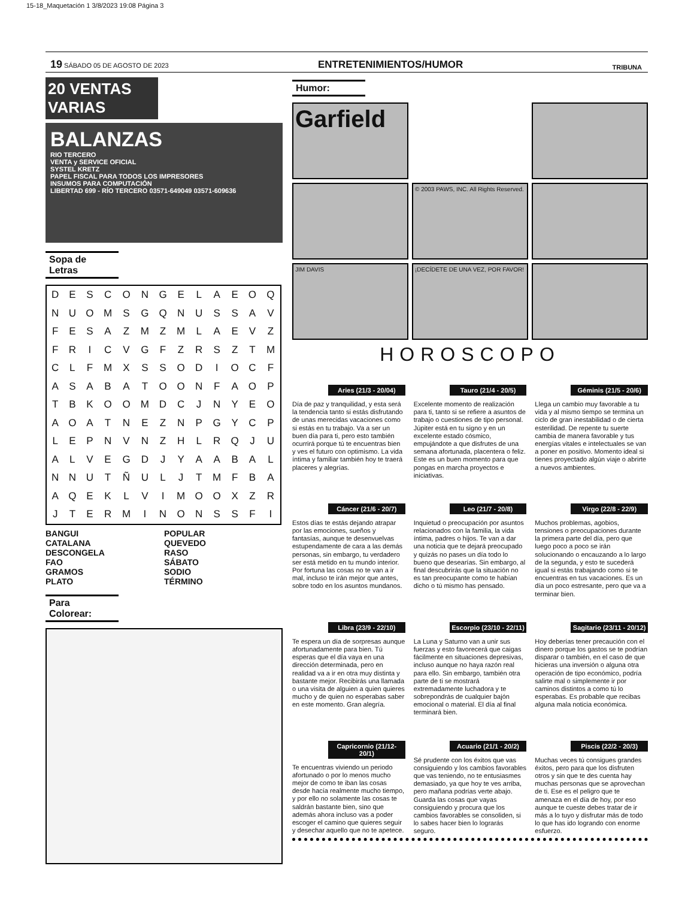15-18_Maquetación 1 3/8/2023 19:08 Página 3
19 SÁBADO 05 DE AGOSTO DE 2023 ENTRETENIMIENTOS/HUMOR TRIBUNA
20 VENTAS VARIAS
BALANZAS
RIO TERCERO
VENTA y SERVICE OFICIAL
SYSTEL KRETZ
PAPEL FISCAL PARA TODOS LOS IMPRESORES
INSUMOS PARA COMPUTACIÓN
LIBERTAD 699 - RÍO TERCERO 03571-649049 03571-609636
Sopa de Letras
| D | E | S | C | O | N | G | E | L | A | E | O | Q |
| N | U | O | M | S | G | Q | N | U | S | S | A | V |
| F | E | S | A | Z | M | Z | M | L | A | E | V | Z |
| F | R | I | C | V | G | F | Z | R | S | Z | T | M |
| C | L | F | M | X | S | S | O | D | I | O | C | F |
| A | S | A | B | A | T | O | O | N | F | A | O | P |
| T | B | K | O | O | M | D | C | J | N | Y | E | O |
| A | O | A | T | N | E | Z | N | P | G | Y | C | P |
| L | E | P | N | V | N | Z | H | L | R | Q | J | U |
| A | L | V | E | G | D | J | Y | A | A | B | A | L |
| N | N | U | T | Ñ | U | L | J | T | M | F | B | A |
| A | Q | E | K | L | V | I | M | O | O | X | Z | R |
| J | T | E | R | M | I | N | O | N | S | S | F | I |
BANGUI
CATALANA
DESCONGELA
FAO
GRAMOS
PLATO
POPULAR
QUEVEDO
RASO
SÁBATO
SODIO
TÉRMINO
Para Colorear:
Humor:
Garfield
© 2003 PAWS, INC. All Rights Reserved.
JIM DAVIS
¡DECÍDETE DE UNA VEZ, POR FAVOR!
HOROSCOPO
Aries (21/3 - 20/04)
Día de paz y tranquilidad, y esta será la tendencia tanto si estás disfrutando de unas merecidas vacaciones como si estás en tu trabajo. Va a ser un buen día para ti, pero esto también ocurrirá porque tú te encuentras bien y ves el futuro con optimismo. La vida íntima y familiar también hoy te traerá placeres y alegrías.
Tauro (21/4 - 20/5)
Excelente momento de realización para ti, tanto si se refiere a asuntos de trabajo o cuestiones de tipo personal. Júpiter está en tu signo y en un excelente estado cósmico, empujándote a que disfrutes de una semana afortunada, placentera o feliz. Este es un buen momento para que pongas en marcha proyectos e iniciativas.
Géminis (21/5 - 20/6)
Llega un cambio muy favorable a tu vida y al mismo tiempo se termina un ciclo de gran inestabilidad o de cierta esterilidad. De repente tu suerte cambia de manera favorable y tus energías vitales e intelectuales se van a poner en positivo. Momento ideal si tienes proyectado algún viaje o abrirte a nuevos ambientes.
Cáncer (21/6 - 20/7)
Estos días te estás dejando atrapar por las emociones, sueños y fantasías, aunque te desenvuelvas estupendamente de cara a las demás personas, sin embargo, tu verdadero ser está metido en tu mundo interior. Por fortuna las cosas no te van a ir mal, incluso te irán mejor que antes, sobre todo en los asuntos mundanos.
Leo (21/7 - 20/8)
Inquietud o preocupación por asuntos relacionados con la familia, la vida íntima, padres o hijos. Te van a dar una noticia que te dejará preocupado y quizás no pases un día todo lo bueno que desearías. Sin embargo, al final descubrirás que la situación no es tan preocupante como te habían dicho o tú mismo has pensado.
Virgo (22/8 - 22/9)
Muchos problemas, agobios, tensiones o preocupaciones durante la primera parte del día, pero que luego poco a poco se irán solucionando o encauzando a lo largo de la segunda, y esto te sucederá igual si estás trabajando como si te encuentras en tus vacaciones. Es un día un poco estresante, pero que va a terminar bien.
Libra (23/9 - 22/10)
Te espera un día de sorpresas aunque afortunadamente para bien. Tú esperas que el día vaya en una dirección determinada, pero en realidad va a ir en otra muy distinta y bastante mejor. Recibirás una llamada o una visita de alguien a quien quieres mucho y de quien no esperabas saber en este momento. Gran alegría.
Escorpio (23/10 - 22/11)
La Luna y Saturno van a unir sus fuerzas y esto favorecerá que caigas fácilmente en situaciones depresivas, incluso aunque no haya razón real para ello. Sin embargo, también otra parte de ti se mostrará extremadamente luchadora y te sobrepondrás de cualquier bajón emocional o material. El día al final terminará bien.
Sagitario (23/11 - 20/12)
Hoy deberías tener precaución con el dinero porque los gastos se te podrían disparar o también, en el caso de que hicieras una inversión o alguna otra operación de tipo económico, podría salirte mal o simplemente ir por caminos distintos a como tú lo esperabas. Es probable que recibas alguna mala noticia económica.
Capricornio (21/12- 20/1)
Te encuentras viviendo un periodo afortunado o por lo menos mucho mejor de como te iban las cosas desde hacía realmente mucho tiempo, y por ello no solamente las cosas te saldrán bastante bien, sino que además ahora incluso vas a poder escoger el camino que quieres seguir y desechar aquello que no te apetece.
Acuario (21/1 - 20/2)
Sé prudente con los éxitos que vas consiguiendo y los cambios favorables que vas teniendo, no te entusiasmes demasiado, ya que hoy te ves arriba, pero mañana podrías verte abajo. Guarda las cosas que vayas consiguiendo y procura que los cambios favorables se consoliden, si lo sabes hacer bien lo lograrás seguro.
Piscis (22/2 - 20/3)
Muchas veces tú consigues grandes éxitos, pero para que los disfruten otros y sin que te des cuenta hay muchas personas que se aprovechan de ti. Ese es el peligro que te amenaza en el día de hoy, por eso aunque te cueste debes tratar de ir más a lo tuyo y disfrutar más de todo lo que has ido logrando con enorme esfuerzo.